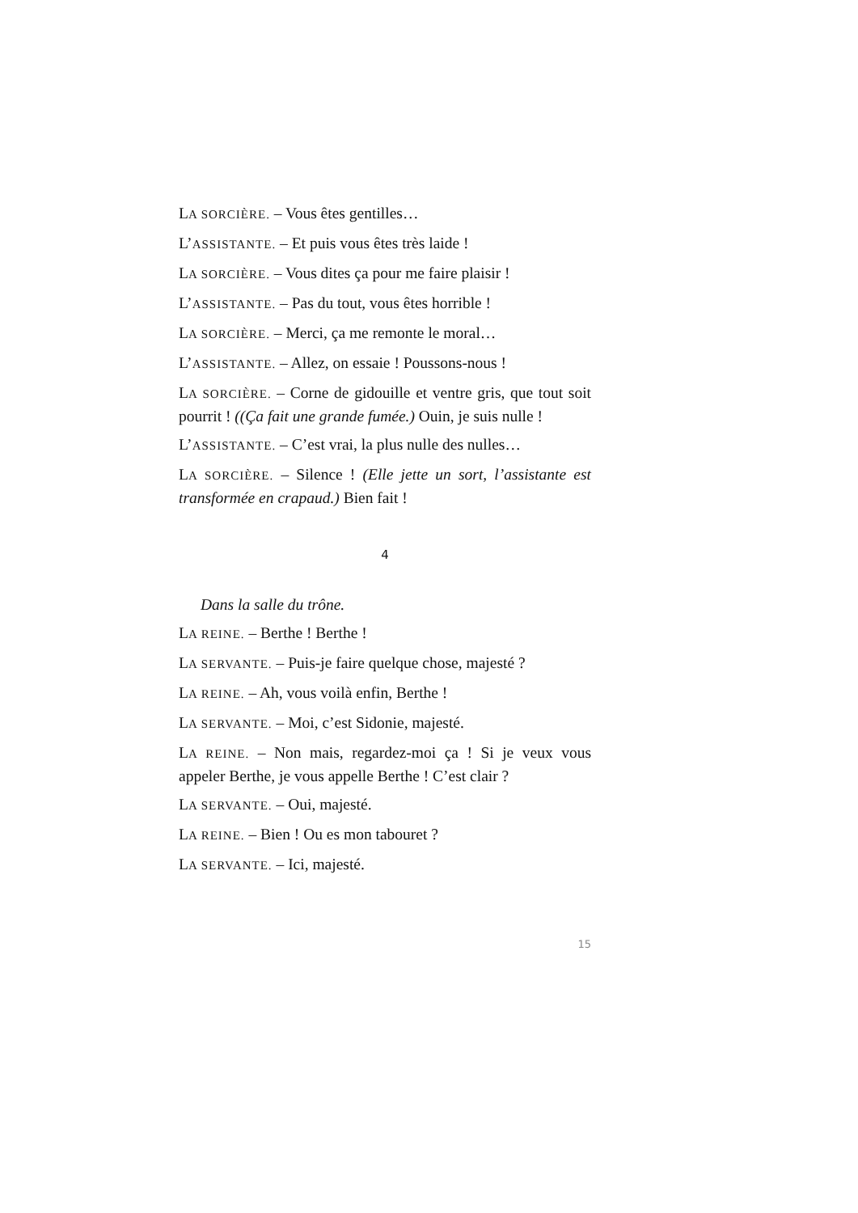LA SORCIÈRE. – Vous êtes gentilles…
L’ASSISTANTE. – Et puis vous êtes très laide !
LA SORCIÈRE. – Vous dites ça pour me faire plaisir !
L’ASSISTANTE. – Pas du tout, vous êtes horrible !
LA SORCIÈRE. – Merci, ça me remonte le moral…
L’ASSISTANTE. – Allez, on essaie ! Poussons-nous !
LA SORCIÈRE. – Corne de gidouille et ventre gris, que tout soit pourrit ! ((Ça fait une grande fumée.) Ouin, je suis nulle !
L’ASSISTANTE. – C’est vrai, la plus nulle des nulles…
LA SORCIÈRE. – Silence ! (Elle jette un sort, l’assistante est transformée en crapaud.) Bien fait !
4
Dans la salle du trône.
LA REINE. – Berthe ! Berthe !
LA SERVANTE. – Puis-je faire quelque chose, majesté ?
LA REINE. – Ah, vous voilà enfin, Berthe !
LA SERVANTE. – Moi, c’est Sidonie, majesté.
LA REINE. – Non mais, regardez-moi ça ! Si je veux vous appeler Berthe, je vous appelle Berthe ! C’est clair ?
LA SERVANTE. – Oui, majesté.
LA REINE. – Bien ! Ou es mon tabouret ?
LA SERVANTE. – Ici, majesté.
15